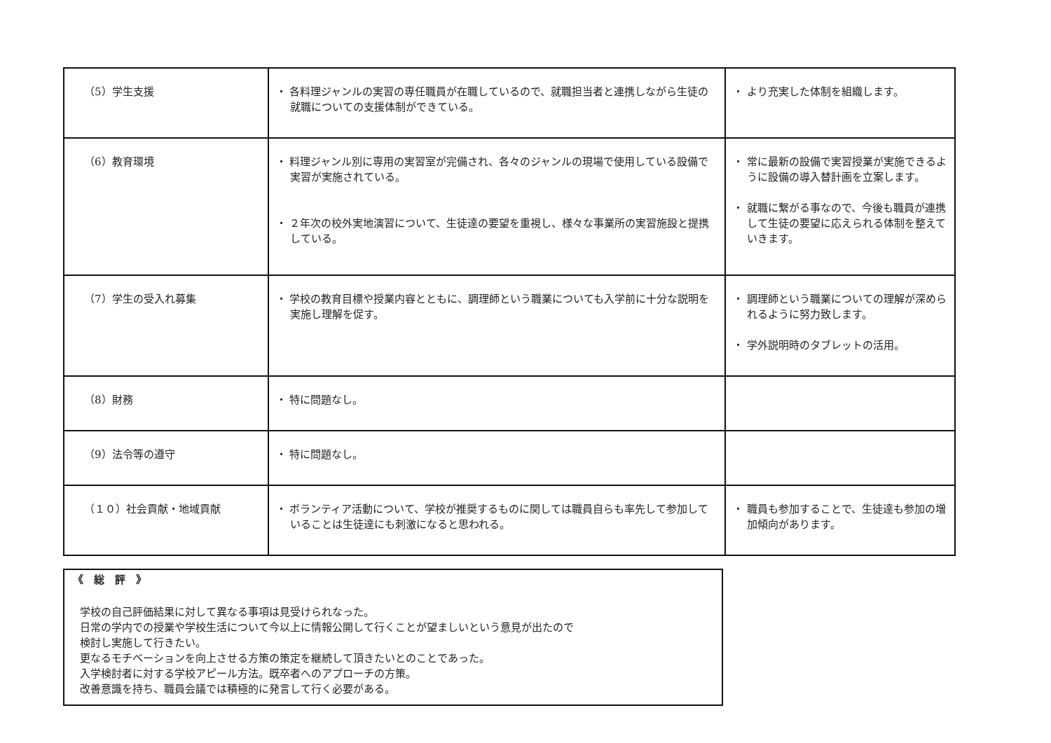| （5）学生支援 | ・ 各料理ジャンルの実習の専任職員が在職しているので、就職担当者と連携しながら生徒の就職についての支援体制ができている。 | ・ より充実した体制を組織します。 |
| （6）教育環境 | ・ 料理ジャンル別に専用の実習室が完備され、各々のジャンルの現場で使用している設備で実習が実施されている。 ・ ２年次の校外実地演習について、生徒達の要望を重視し、様々な事業所の実習施設と提携している。 | ・ 常に最新の設備で実習授業が実施できるように設備の導入替計画を立案します。 ・ 就職に繋がる事なので、今後も職員が連携して生徒の要望に応えられる体制を整えていきます。 |
| （7）学生の受入れ募集 | ・ 学校の教育目標や授業内容とともに、調理師という職業についても入学前に十分な説明を実施し理解を促す。 | ・ 調理師という職業についての理解が深められるように努力致します。 ・ 学外説明時のタブレットの活用。 |
| （8）財務 | ・ 特に問題なし。 | |
| （9）法令等の遵守 | ・ 特に問題なし。 | |
| （１０）社会貢献・地域貢献 | ・ ボランティア活動について、学校が推奨するものに関しては職員自らも率先して参加していることは生徒達にも刺激になると思われる。 | ・ 職員も参加することで、生徒達も参加の増加傾向があります。 |
《　総　評　》
学校の自己評価結果に対して異なる事項は見受けられなった。
日常の学内での授業や学校生活について今以上に情報公開して行くことが望ましいという意見が出たので
検討し実施して行きたい。
更なるモチベーションを向上させる方策の策定を継続して頂きたいとのことであった。
入学検討者に対する学校アピール方法。既卒者へのアプローチの方策。
改善意識を持ち、職員会議では積極的に発言して行く必要がある。